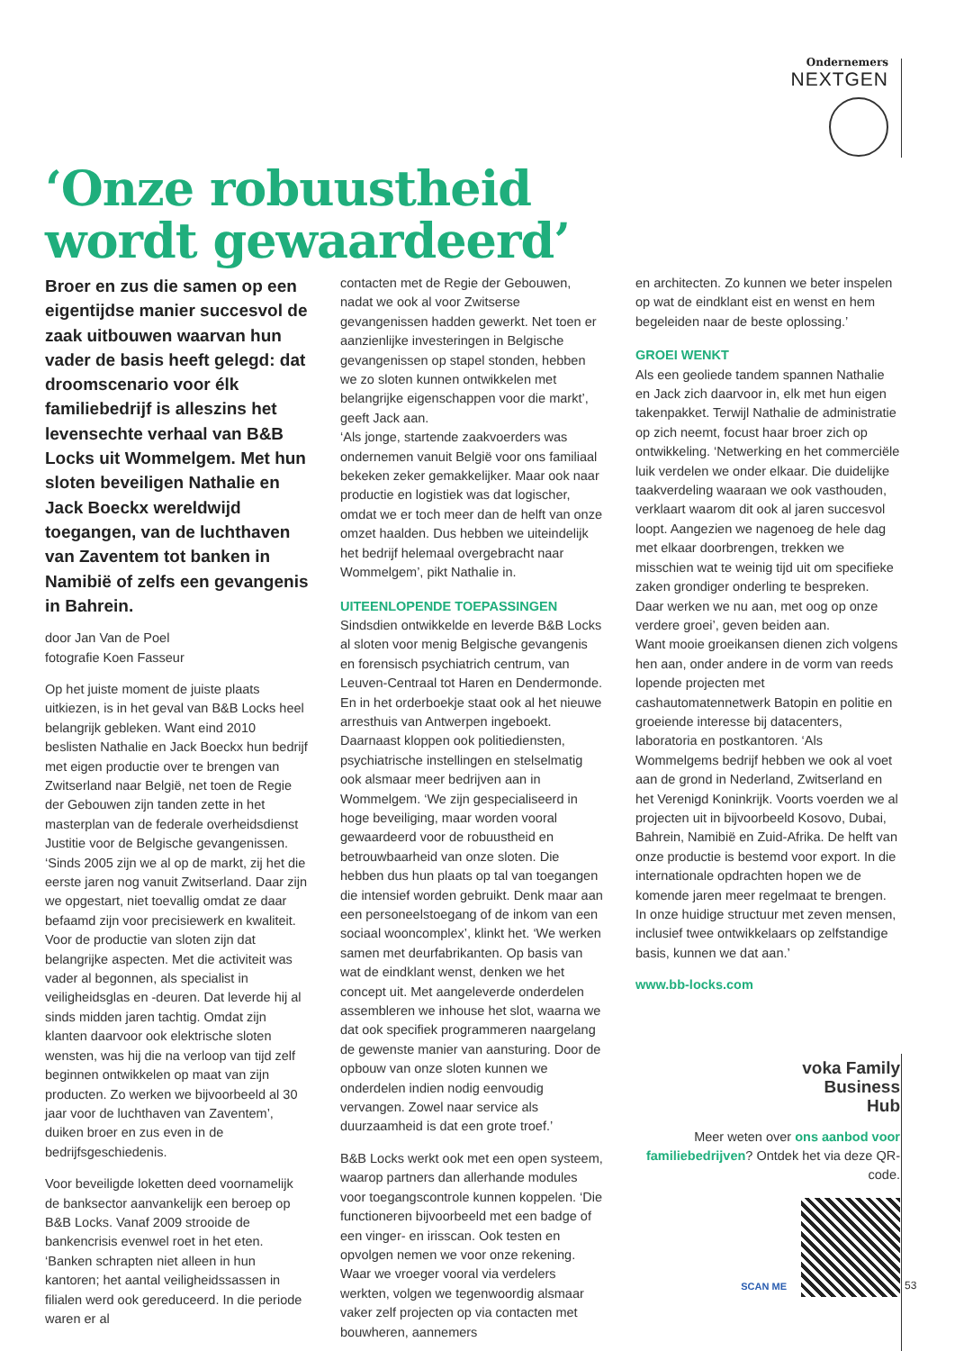Ondernemers
NEXTGEN
‘Onze robuustheid
wordt gewaardeerd’
Broer en zus die samen op een eigentijdse manier succesvol de zaak uitbouwen waarvan hun vader de basis heeft gelegd: dat droomscenario voor élk familiebedrijf is alleszins het levensechte verhaal van B&B Locks uit Wommelgem. Met hun sloten beveiligen Nathalie en Jack Boeckx wereldwijd toegangen, van de luchthaven van Zaventem tot banken in Namibië of zelfs een gevangenis in Bahrein.
door Jan Van de Poel
fotografie Koen Fasseur
Op het juiste moment de juiste plaats uitkiezen, is in het geval van B&B Locks heel belangrijk gebleken. Want eind 2010 beslisten Nathalie en Jack Boeckx hun bedrijf met eigen productie over te brengen van Zwitserland naar België, net toen de Regie der Gebouwen zijn tanden zette in het masterplan van de federale overheidsdienst Justitie voor de Belgische gevangenissen. ‘Sinds 2005 zijn we al op de markt, zij het die eerste jaren nog vanuit Zwitserland. Daar zijn we opgestart, niet toevallig omdat ze daar befaamd zijn voor precisiewerk en kwaliteit. Voor de productie van sloten zijn dat belangrijke aspecten. Met die activiteit was vader al begonnen, als specialist in veiligheidsglas en -deuren. Dat leverde hij al sinds midden jaren tachtig. Omdat zijn klanten daarvoor ook elektrische sloten wensten, was hij die na verloop van tijd zelf beginnen ontwikkelen op maat van zijn producten. Zo werken we bijvoorbeeld al 30 jaar voor de luchthaven van Zaventem’, duiken broer en zus even in de bedrijfsgeschiedenis.
Voor beveiligde loketten deed voornamelijk de banksector aanvankelijk een beroep op B&B Locks. Vanaf 2009 strooide de bankencrisis evenwel roet in het eten. ‘Banken schrapten niet alleen in hun kantoren; het aantal veiligheidssassen in filialen werd ook gereduceerd. In die periode waren er al
contacten met de Regie der Gebouwen, nadat we ook al voor Zwitserse gevangenissen hadden gewerkt. Net toen er aanzienlijke investeringen in Belgische gevangenissen op stapel stonden, hebben we zo sloten kunnen ontwikkelen met belangrijke eigenschappen voor die markt’, geeft Jack aan.
‘Als jonge, startende zaakvoerders was ondernemen vanuit België voor ons familiaal bekeken zeker gemakkelijker. Maar ook naar productie en logistiek was dat logischer, omdat we er toch meer dan de helft van onze omzet haalden. Dus hebben we uiteindelijk het bedrijf helemaal overgebracht naar Wommelgem’, pikt Nathalie in.
UITEENLOPENDE TOEPASSINGEN
Sindsdien ontwikkelde en leverde B&B Locks al sloten voor menig Belgische gevangenis en forensisch psychiatrich centrum, van Leuven-Centraal tot Haren en Dendermonde. En in het orderboekje staat ook al het nieuwe arresthuis van Antwerpen ingeboekt. Daarnaast kloppen ook politiediensten, psychiatrische instellingen en stelselmatig ook alsmaar meer bedrijven aan in Wommelgem. ‘We zijn gespecialiseerd in hoge beveiliging, maar worden vooral gewaardeerd voor de robuustheid en betrouwbaarheid van onze sloten. Die hebben dus hun plaats op tal van toegangen die intensief worden gebruikt. Denk maar aan een personeelstoegang of de inkom van een sociaal wooncomplex’, klinkt het. ‘We werken samen met deurfabrikanten. Op basis van wat de eindklant wenst, denken we het concept uit. Met aangeleverde onderdelen assembleren we inhouse het slot, waarna we dat ook specifiek programmeren naargelang de gewenste manier van aansturing. Door de opbouw van onze sloten kunnen we onderdelen indien nodig eenvoudig vervangen. Zowel naar service als duurzaamheid is dat een grote troef.’
B&B Locks werkt ook met een open systeem, waarop partners dan allerhande modules voor toegangscontrole kunnen koppelen. ‘Die functioneren bijvoorbeeld met een badge of een vinger- en irisscan. Ook testen en opvolgen nemen we voor onze rekening. Waar we vroeger vooral via verdelers werkten, volgen we tegenwoordig alsmaar vaker zelf projecten op via contacten met bouwheren, aannemers
en architecten. Zo kunnen we beter inspelen op wat de eindklant eist en wenst en hem begeleiden naar de beste oplossing.’
GROEI WENKT
Als een geoliede tandem spannen Nathalie en Jack zich daarvoor in, elk met hun eigen takenpakket. Terwijl Nathalie de administratie op zich neemt, focust haar broer zich op ontwikkeling. ‘Netwerking en het commerciële luik verdelen we onder elkaar. Die duidelijke taakverdeling waaraan we ook vasthouden, verklaart waarom dit ook al jaren succesvol loopt. Aangezien we nagenoeg de hele dag met elkaar doorbrengen, trekken we misschien wat te weinig tijd uit om specifieke zaken grondiger onderling te bespreken. Daar werken we nu aan, met oog op onze verdere groei’, geven beiden aan.
Want mooie groeikansen dienen zich volgens hen aan, onder andere in de vorm van reeds lopende projecten met cashautomatennetwerk Batopin en politie en groeiende interesse bij datacenters, laboratoria en postkantoren. ‘Als Wommelgems bedrijf hebben we ook al voet aan de grond in Nederland, Zwitserland en het Verenigd Koninkrijk. Voorts voerden we al projecten uit in bijvoorbeeld Kosovo, Dubai, Bahrein, Namibië en Zuid-Afrika. De helft van onze productie is bestemd voor export. In die internationale opdrachten hopen we de komende jaren meer regelmaat te brengen. In onze huidige structuur met zeven mensen, inclusief twee ontwikkelaars op zelfstandige basis, kunnen we dat aan.’
www.bb-locks.com
voka Family
Business
Hub
Meer weten over ons aanbod voor familiebedrijven? Ontdek het via deze QR-code.
SCAN ME
53